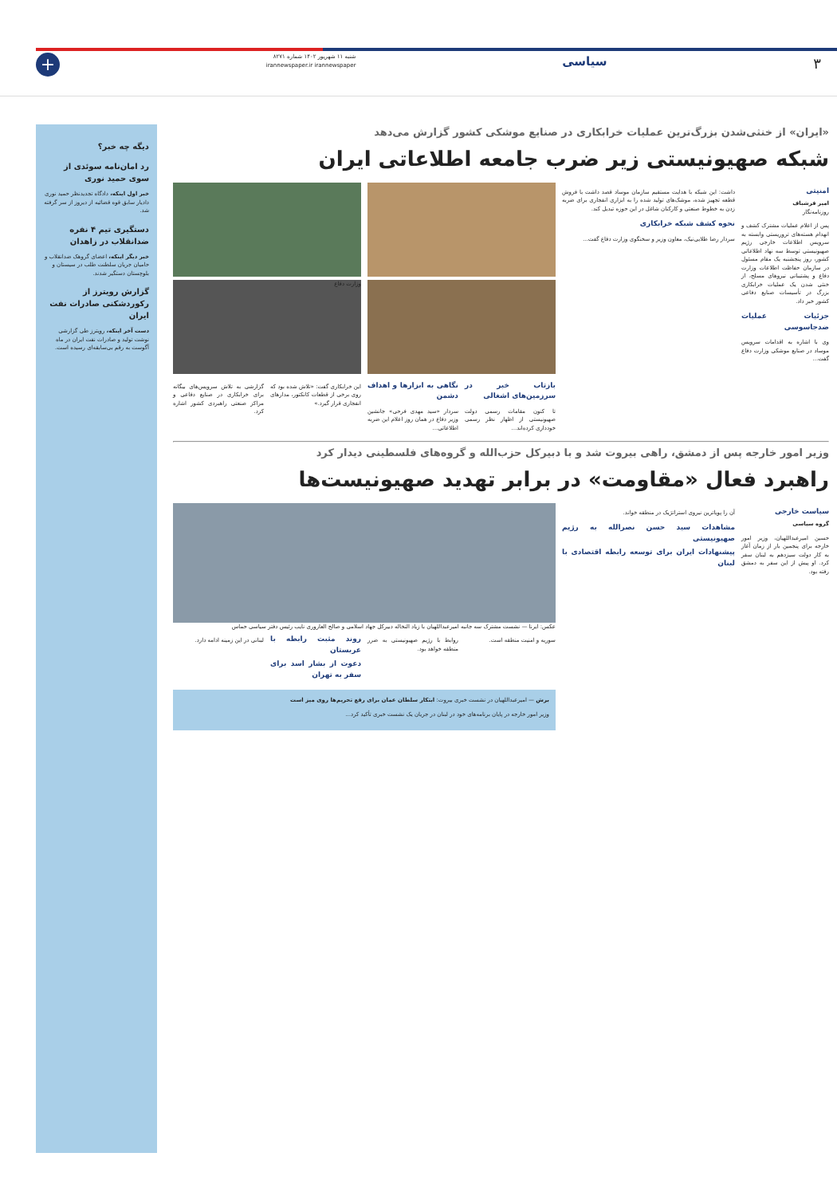۳
سیاسی
شنبه ۱۱ شهریور ۱۴۰۲ شماره ۸۲۷۱
irannewspaper.ir irannewspaper
+
«ایران» از خنثی‌شدن بزرگ‌ترین عملیات خرابکاری در صنایع موشکی کشور گزارش می‌دهد
شبکه صهیونیستی زیر ضرب جامعه اطلاعاتی ایران
امنیتی
امیر فرشباف
روزنامه‌نگار
پس از اعلام عملیات مشترک کشف و انهدام هسته‌های تروریستی وابسته به سرویس اطلاعات خارجی رژیم صهیونیستی توسط سه نهاد اطلاعاتی کشور، روز پنجشنبه یک مقام مسئول در سازمان حفاظت اطلاعات وزارت دفاع و پشتیبانی نیروهای مسلح، از خنثی شدن یک عملیات خرابکاری بزرگ در تأسیسات صنایع دفاعی کشور خبر داد.
جزئیات عملیات ضدجاسوسی
وی با اشاره به اقدامات سرویس موساد در صنایع موشکی وزارت دفاع گفت...
داشت: این شبکه با هدایت مستقیم سازمان موساد قصد داشت با فروش قطعه تجهیز شده، موشک‌های تولید شده را به ابزاری انفجاری برای ضربه زدن به خطوط صنعتی و کارکنان شاغل در این حوزه تبدیل کند.
نحوه کشف شبکه خرابکاری
سردار رضا طلایی‌نیک، معاون وزیر و سخنگوی وزارت دفاع گفت...
وزارت دفاع
بازتاب خبر در سرزمین‌های اشغالی
تا کنون مقامات رسمی دولت صهیونیستی از اظهار نظر رسمی خودداری کرده‌اند...
نگاهی به ابزارها و اهداف دشمن
سردار «سید مهدی فرحی» جانشین وزیر دفاع در همان روز اعلام این ضربه اطلاعاتی...
این خرابکاری گفت: «تلاش شده بود که روی برخی از قطعات کانکتور، مدارهای انفجاری قرار گیرد.»
گزارشی به تلاش سرویس‌های بیگانه برای خرابکاری در صنایع دفاعی و مراکز صنعتی راهبردی کشور اشاره کرد.
وزیر امور خارجه پس از دمشق، راهی بیروت شد و با دبیرکل حزب‌الله و گروه‌های فلسطینی دیدار کرد
راهبرد فعال «مقاومت» در برابر تهدید صهیونیست‌ها
سیاست خارجی
گروه سیاسی
حسین امیرعبداللهیان، وزیر امور خارجه برای پنجمین بار از زمان آغاز به کار دولت سیزدهم به لبنان سفر کرد. او پیش از این سفر به دمشق رفته بود.
آن را پویاترین نیروی استراتژیک در منطقه خواند.
مشاهدات سید حسن نصرالله به رژیم صهیونیستی
پیشنهادات ایران برای توسعه رابطه اقتصادی با لبنان
عکس: ایرنا — نشست مشترک سه جانبه امیرعبداللهیان با زیاد النخاله دبیرکل جهاد اسلامی و صالح العاروری نایب رئیس دفتر سیاسی حماس
سوریه و امنیت منطقه است. روابط با رژیم صهیونیستی به ضرر منطقه خواهد بود.
روند مثبت رابطه با عربستان
دعوت از بشار اسد برای سفر به تهران
لبنانی در این زمینه ادامه دارد.
برش — امیرعبداللهیان در نشست خبری بیروت: ابتکار سلطان عمان برای رفع تحریم‌ها روی میز است
وزیر امور خارجه در پایان برنامه‌های خود در لبنان در جریان یک نشست خبری تأکید کرد...
دیگه چه خبر؟
رد امان‌نامه سوئدی از سوی حمید نوری
خبر اول اینکه، دادگاه تجدیدنظر حمید نوری دادیار سابق قوه قضائیه از دیروز از سر گرفته شد.
دستگیری تیم ۴ نفره ضدانقلاب در زاهدان
خبر دیگر اینکه، اعضای گروهک ضدانقلاب و حامیان جریان سلطنت طلب در سیستان و بلوچستان دستگیر شدند.
گزارش رویترز از رکوردشکنی صادرات نفت ایران
دست آخر اینکه، رویترز طی گزارشی نوشت تولید و صادرات نفت ایران در ماه آگوست به رقم بی‌سابقه‌ای رسیده است.